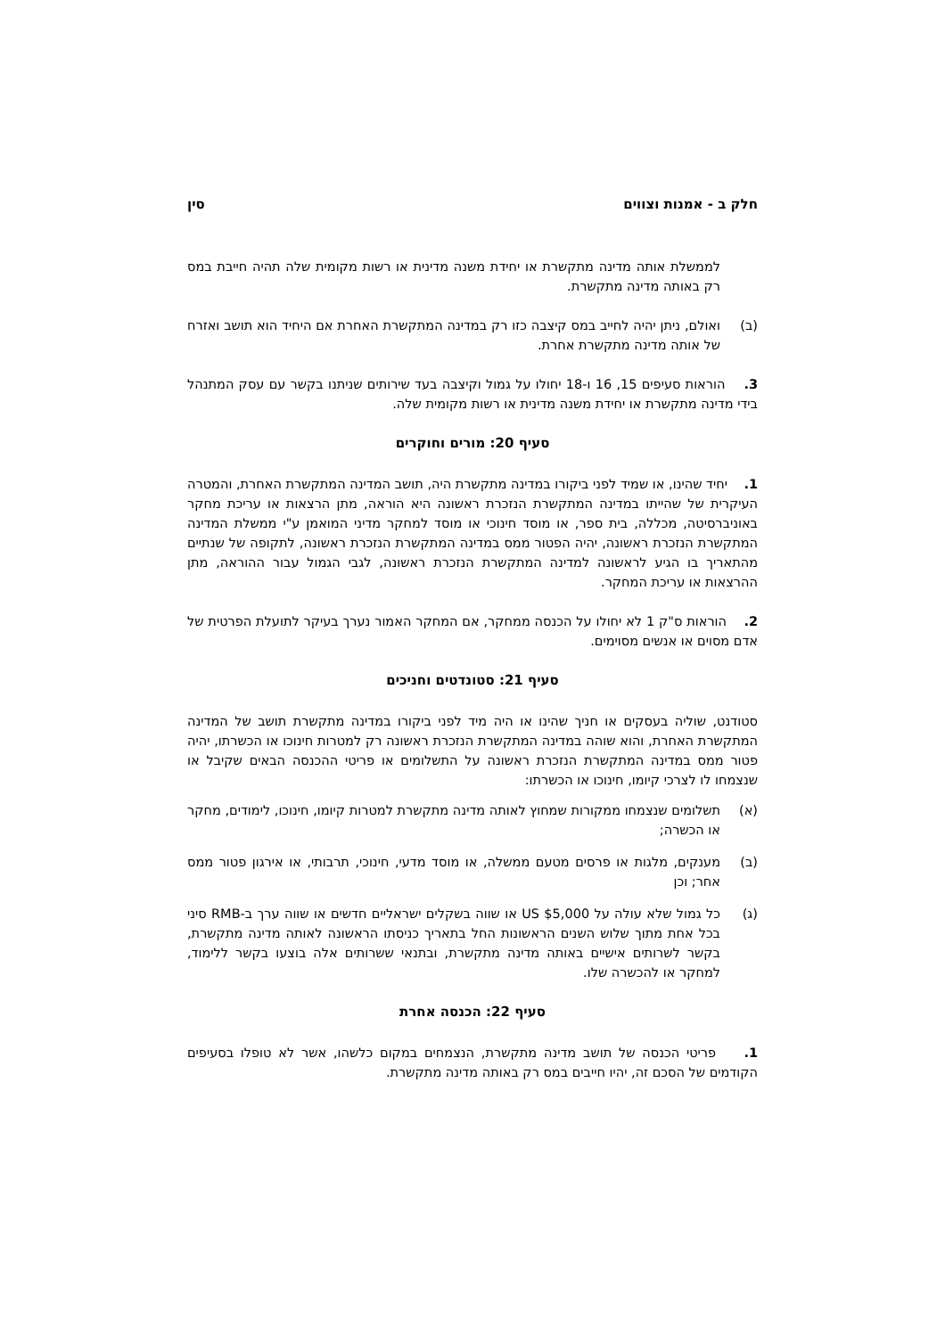חלק ב - אמנות וצווים סין
לממשלת אותה מדינה מתקשרת או יחידת משנה מדינית או רשות מקומית שלה תהיה חייבת במס רק באותה מדינה מתקשרת.
(ב) ואולם, ניתן יהיה לחייב במס קיצבה כזו רק במדינה המתקשרת האחרת אם היחיד הוא תושב ואזרח של אותה מדינה מתקשרת אחרת.
3. הוראות סעיפים 15, 16 ו-18 יחולו על גמול וקיצבה בעד שירותים שניתנו בקשר עם עסק המתנהל בידי מדינה מתקשרת או יחידת משנה מדינית או רשות מקומית שלה.
סעיף 20: מורים וחוקרים
1. יחיד שהינו, או שמיד לפני ביקורו במדינה מתקשרת היה, תושב המדינה המתקשרת האחרת, והמטרה העיקרית של שהייתו במדינה המתקשרת הנזכרת ראשונה היא הוראה, מתן הרצאות או עריכת מחקר באוניברסיטה, מכללה, בית ספר, או מוסד חינוכי או מוסד למחקר מדיני המואמן ע"י ממשלת המדינה המתקשרת הנזכרת ראשונה, יהיה הפטור ממס במדינה המתקשרת הנזכרת ראשונה, לתקופה של שנתיים מהתאריך בו הגיע לראשונה למדינה המתקשרת הנזכרת ראשונה, לגבי הגמול עבור ההוראה, מתן ההרצאות או עריכת המחקר.
2. הוראות ס"ק 1 לא יחולו על הכנסה ממחקר, אם המחקר האמור נערך בעיקר לתועלת הפרטית של אדם מסוים או אנשים מסוימים.
סעיף 21: סטונדטים וחניכים
סטודנט, שוליה בעסקים או חניך שהינו או היה מיד לפני ביקורו במדינה מתקשרת תושב של המדינה המתקשרת האחרת, והוא שוהה במדינה המתקשרת הנזכרת ראשונה רק למטרות חינוכו או הכשרתו, יהיה פטור ממס במדינה המתקשרת הנזכרת ראשונה על התשלומים או פריטי ההכנסה הבאים שקיבל או שנצמחו לו לצרכי קיומו, חינוכו או הכשרתו:
(א) תשלומים שנצמחו ממקורות שמחוץ לאותה מדינה מתקשרת למטרות קיומו, חינוכו, לימודים, מחקר או הכשרה;
(ב) מענקים, מלגות או פרסים מטעם ממשלה, או מוסד מדעי, חינוכי, תרבותי, או אירגון פטור ממס אחר; וכן
(ג) כל גמול שלא עולה על US $5,000 או שווה בשקלים ישראליים חדשים או שווה ערך ב-RMB סיני בכל אחת מתוך שלוש השנים הראשונות החל בתאריך כניסתו הראשונה לאותה מדינה מתקשרת, בקשר לשרותים אישיים באותה מדינה מתקשרת, ובתנאי ששרותים אלה בוצעו בקשר ללימוד, למחקר או להכשרה שלו.
סעיף 22: הכנסה אחרת
1. פריטי הכנסה של תושב מדינה מתקשרת, הנצמחים במקום כלשהו, אשר לא טופלו בסעיפים הקודמים של הסכם זה, יהיו חייבים במס רק באותה מדינה מתקשרת.